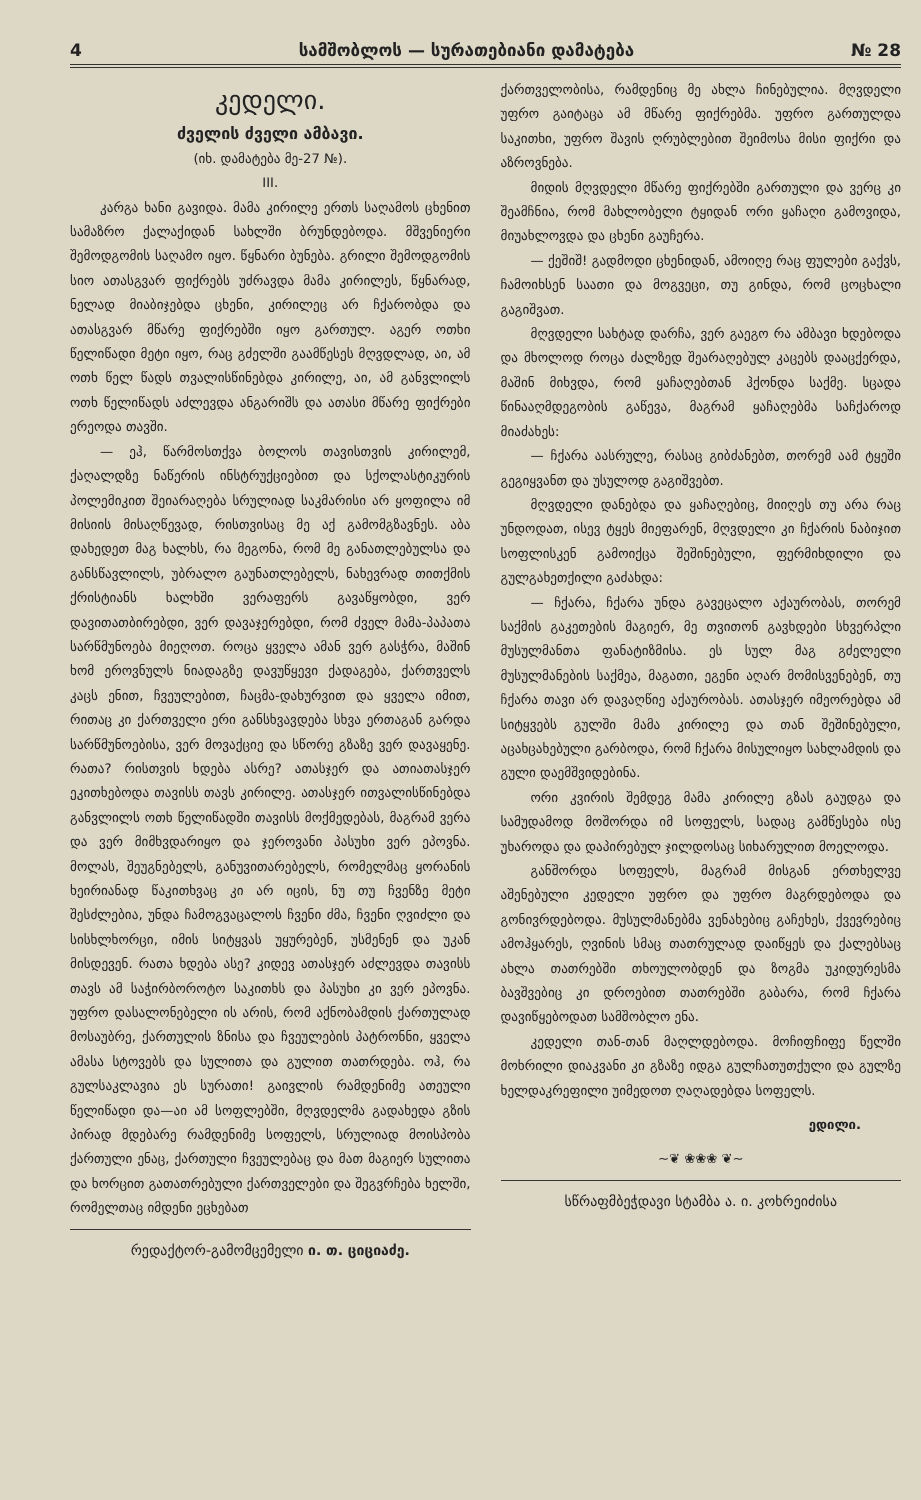4 სამშობლოს — სურათებიანი დამატება № 28
კედელი.
ძველის ძველი ამბავი.
(იხ. დამატება მე-27 №).
III.
კარგა ხანი გავიდა. მამა კირილე ერთს საღამოს ცხენით სამაზრო ქალაქიდან სახლში ბრუნდებოდა. მშვენიერი შემოდგომის საღამო იყო. წყნარი ბუნება. გრილი შემოდგომის სიო ათასგვარ ფიქრებს უძრავდა მამა კირილეს, წყნარად, ნელად მიაბიჯებდა ცხენი, კირილეც არ ჩქარობდა და ათასგვარ მწარე ფიქრებში იყო გართულ. აგერ ოთხი წელიწადი მეტი იყო, რაც გძელში გაამწესეს მღვდლად, აი, ამ ოთხ წელ წადს თვალისწინებდა კირილე, აი, ამ განვლილს ოთხ წელიწადს აძლევდა ანგარიშს და ათასი მწარე ფიქრები ერეოდა თავში.
— ეჰ, წარმოსთქვა ბოლოს თავისთვის კირილემ, ქაღალდზე ნაწერის ინსტრუქციებით და სქოლასტიკურის პოლემიკით შეიარაღება სრულიად საკმარისი არ ყოფილა იმ მისიის მისაღწევად, რისთვისაც მე აქ გამომგზავნეს. აბა დახედეთ მაგ ხალხს, რა მეგონა, რომ მე განათლებულსა და განსწავლილს, უბრალო გაუნათლებელს, ნახევრად თითქმის ქრისტიანს ხალხში ვერაფერს გავაწყობდი, ვერ დავითათბირებდი, ვერ დავაჯერებდი, რომ ძველ მამა-პაპათა სარწმუნოება მიეღოთ. როცა ყველა ამან ვერ გასჭრა, მაშინ ხომ ეროვნულს ნიადაგზე დავუწყევი ქადაგება, ქართველს კაცს ენით, ჩვეულებით, ჩაცმა-დახურვით და ყველა იმით, რითაც კი ქართველი ერი განსხვავდება სხვა ერთაგან გარდა სარწმუნოებისა, ვერ მოვაქციე და სწორე გზაზე ვერ დავაყენე. რათა? რისთვის ხდება ასრე? ათასჯერ და ათიათასჯერ ეკითხებოდა თავისს თავს კირილე. ათასჯერ ითვალისწინებდა განვლილს ოთხ წელიწადში თავისს მოქმედებას, მაგრამ ვერა და ვერ მიმხვდარიყო და ჯეროვანი პასუხი ვერ ეპოვნა. მოლას, შეუგნებელს, განუვითარებელს, რომელმაც ყორანის ხეირიანად წაკითხვაც კი არ იცის, ნუ თუ ჩვენზე მეტი შესძლებია, უნდა ჩამოგვაცალოს ჩვენი ძმა, ჩვენი ღვიძლი და სისხლხორცი, იმის სიტყვას უყურებენ, უსმენენ და უკან მისდევენ. რათა ხდება ასე? კიდევ ათასჯერ აძლევდა თავისს თავს ამ საჭირბოროტო საკითხს და პასუხი კი ვერ ეპოვნა. უფრო დასალონებელი ის არის, რომ აქნობამდის ქართულად მოსაუბრე, ქართულის ზნისა და ჩვეულების პატრონნი, ყველა ამასა სტოვებს და სულითა და გულით თათრდება. ოჰ, რა გულსაკლავია ეს სურათი! გაივლის რამდენიმე ათეული წელიწადი და—აი ამ სოფლებში, მღვდელმა გადახედა გზის პირად მდებარე რამდენიმე სოფელს, სრულიად მოისპობა ქართული ენაც, ქართული ჩვეულებაც და მათ მაგიერ სულითა და ხორცით გათათრებული ქართველები და შეგვრჩება ხელში, რომელთაც იმდენი ეცხებათ
რედაქტორ-გამომცემელი ი. თ. ციციაძე.
ქართველობისა, რამდენიც მე ახლა ჩინებულია. მღვდელი უფრო გაიტაცა ამ მწარე ფიქრებმა. უფრო გართულდა საკითხი, უფრო შავის ღრუბლებით შეიმოსა მისი ფიქრი და აზროვნება.
მიდის მღვდელი მწარე ფიქრებში გართული და ვერც კი შეამჩნია, რომ მახლობელი ტყიდან ორი ყაჩაღი გამოვიდა, მიუახლოვდა და ცხენი გაუჩერა.
— ქეშიშ! გადმოდი ცხენიდან, ამოიღე რაც ფულები გაქვს, ჩამოიხსენ საათი და მოგვეცი, თუ გინდა, რომ ცოცხალი გაგიშვათ.
მღვდელი სახტად დარჩა, ვერ გაეგო რა ამბავი ხდებოდა და მხოლოდ როცა ძალზედ შეარაღებულ კაცებს დააცქერდა, მაშინ მიხვდა, რომ ყაჩაღებთან ჰქონდა საქმე. სცადა წინააღმდეგობის გაწევა, მაგრამ ყაჩაღებმა საჩქაროდ მიაძახეს:
— ჩქარა აასრულე, რასაც გიბძანებთ, თორემ აამ ტყეში გეგიყვანთ და უსულოდ გაგიშვებთ.
მღვდელი დანებდა და ყაჩაღებიც, მიიღეს თუ არა რაც უნდოდათ, ისევ ტყეს მიეფარენ, მღვდელი კი ჩქარის ნაბიჯით სოფლისკენ გამოიქცა შეშინებული, ფერმიხდილი და გულგახეთქილი გაძახდა:
— ჩქარა, ჩქარა უნდა გავეცალო აქაურობას, თორემ საქმის გაკეთების მაგიერ, მე თვითონ გავხდები სხვერპლი მუსულმანთა ფანატიზმისა. ეს სულ მაგ გძელელი მუსულმანების საქმეა, მაგათი, ეგენი აღარ მომისვენებენ, თუ ჩქარა თავი არ დავაღწიე აქაურობას. ათასჯერ იმეორებდა ამ სიტყვებს გულში მამა კირილე და თან შეშინებული, აცახცახებული გარბოდა, რომ ჩქარა მისულიყო სახლამდის და გული დაემშვიდებინა.
ორი კვირის შემდეგ მამა კირილე გზას გაუდგა და სამუდამოდ მოშორდა იმ სოფელს, სადაც გამწესება ისე უხაროდა და დაპირებულ ჯილდოსაც სიხარულით მოელოდა.
განშორდა სოფელს, მაგრამ მისგან ერთხელვე აშენებული კედელი უფრო და უფრო მაგრდებოდა და გონივრდებოდა. მუსულმანებმა ვენახებიც გაჩეხეს, ქვევრებიც ამოჰყარეს, ღვინის სმაც თათრულად დაიწყეს და ქალებსაც ახლა თათრებში თხოულობდენ და ზოგმა უკიდურესმა ბავშვებიც კი დროებით თათრებში გაბარა, რომ ჩქარა დავიწყებოდათ სამშობლო ენა.
კედელი თან-თან მაღლდებოდა. მოჩიფჩიფე წელში მოხრილი დიაკვანი კი გზაზე იდგა გულჩათუთქული და გულზე ხელდაკრეფილი უიმედოთ ღაღადებდა სოფელს.
ედილი.
~❦ ❀❀❀ ❦~
სწრაფმბეჭდავი სტამბა ა. ი. კოხრეიძისა